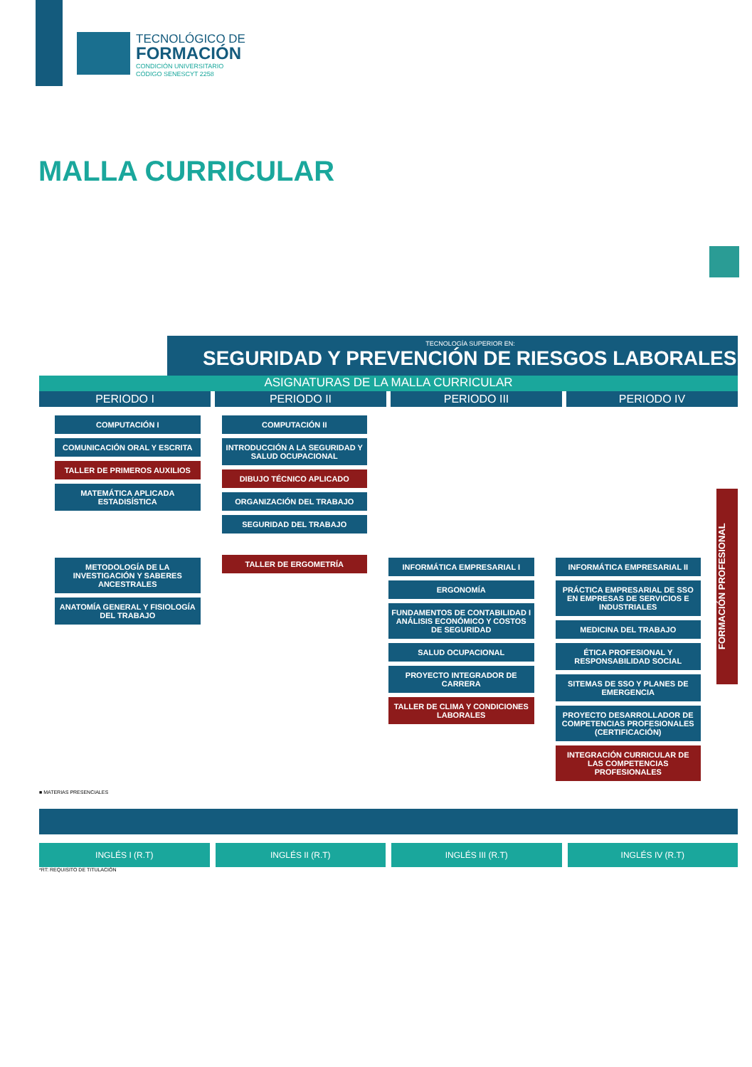TECNOLÓGICO DE
FORMACIÓN
CONDICIÓN UNIVERSITARIO
CÓDIGO SENESCYT 2258
MALLA CURRICULAR
TECNOLOGÍA SUPERIOR EN:
SEGURIDAD Y PREVENCIÓN DE RIESGOS LABORALES
ASIGNATURAS DE LA MALLA CURRICULAR
PERIODO I PERIODO II PERIODO III PERIODO IV
COMPUTACIÓN I
COMUNICACIÓN ORAL Y ESCRITA
TALLER DE PRIMEROS AUXILIOS
MATEMÁTICA APLICADA ESTADISÍSTICA
METODOLOGÍA DE LA INVESTIGACIÓN Y SABERES ANCESTRALES
ANATOMÍA GENERAL Y FISIOLOGÍA DEL TRABAJO
COMPUTACIÓN II
INTRODUCCIÓN A LA SEGURIDAD Y SALUD OCUPACIONAL
DIBUJO TÉCNICO APLICADO
ORGANIZACIÓN DEL TRABAJO
SEGURIDAD DEL TRABAJO
TALLER DE ERGOMETRÍA
INFORMÁTICA EMPRESARIAL I
ERGONOMÍA
FUNDAMENTOS DE CONTABILIDAD I ANÁLISIS ECONÓMICO Y COSTOS DE SEGURIDAD
SALUD OCUPACIONAL
PROYECTO INTEGRADOR DE CARRERA
TALLER DE CLIMA Y CONDICIONES LABORALES
INFORMÁTICA EMPRESARIAL II
PRÁCTICA EMPRESARIAL DE SSO EN EMPRESAS DE SERVICIOS E INDUSTRIALES
MEDICINA DEL TRABAJO
ÉTICA PROFESIONAL Y RESPONSABILIDAD SOCIAL
SITEMAS DE SSO Y PLANES DE EMERGENCIA
PROYECTO DESARROLLADOR DE COMPETENCIAS PROFESIONALES (CERTIFICACIÓN)
INTEGRACIÓN CURRICULAR DE LAS COMPETENCIAS PROFESIONALES
FORMACIÓN PROFESIONAL
■ MATERIAS PRESENCIALES
INGLÉS I (R.T) INGLÉS II (R.T) INGLÉS III (R.T) INGLÉS IV (R.T)
*RT: REQUISITO DE TITULACIÓN